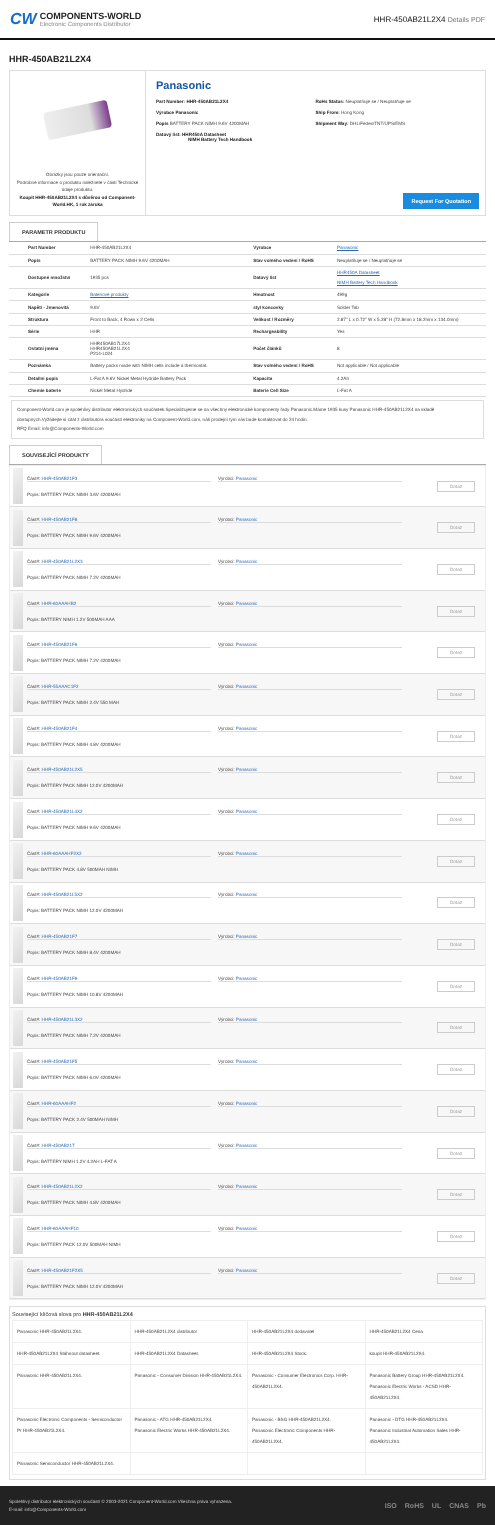CW
COMPONENTS-WORLD
Electronic Components Distributor
HHR-450AB21L2X4 Details PDF
HHR-450AB21L2X4
Obrázky jsou pouze orientační.
Podrobné informace o produktu naleznete v části Technické údaje produktu.
Koupit HHR-450AB21L2X4 s důvěrou od Component-World.HK, 1 rok záruka
Panasonic
Part Number: HHR-450AB21L2X4
Výrobce Panasonic
Popis BATTERY PACK NIMH 9.6V 4200MAH
Datový list: HHR450A Datasheet
NIMH Battery Tech Handbook
RoHs Status: Neuplatňuje se / Neuplatňuje se
Ship From: Hong Kong
Shipment Way: DHL/Fedex/TNT/UPS/EMS
Request For Quotation
PARAMETR PRODUKTU
| Part Number | HHR-450AB21L2X4 | Výrobce | Panasonic |
| Popis | BATTERY PACK NIMH 9.6V 4200MAH | Stav volného vedení / RoHS | Neuplatňuje se / Neuplatňuje se |
| Dostupné množství | 1935 pcs | Datový list | HHR450A Datasheet NIMH Battery Tech Handbook |
| Kategorie | Bateriové produkty | Hmotnost | 499g |
| Napětí - Jmenovitá | 9.6V | styl koncovky | Solder Tab |
| Struktura | Front to Back, 4 Rows x 2 Cells | Velikost / Rozměry | 2.87" L x 0.72" W x 5.28" H (72.8mm x 18.2mm x 134.0mm) |
| Série | HHR | Rechargeability | Yes |
| Ostatní jména | HHR450AB17L2X4 HHR450AB21L2X4 P214-L024 | Počet článků | 8 |
| Poznámka | Battery packs made with NIMH cells include a thermostat. | Stav volného vedení / RoHS | Not applicable / Not applicable |
| Detailní popis | L-Fat A 9.6V Nickel Metal Hydride Battery Pack | Kapacita | 4.2Ah |
| Chemie baterie | Nickel Metal Hydride | Baterie Cell Size | L-Fat A |
Component-World.com je spolehlivý distributor elektronických součástek.Specializujeme se na všechny elektronické komponenty řady Panasonic.Máme 1935 kusy Panasonic HHR-450AB21L2X4 na skladě dostupných.Vyžádejte si citát z distributora součástí elektroniky na Component-World.com, náš prodejní tým vás bude kontaktovat do 24 hodin.
RFQ Email: info@Components-World.com
SOUVISEJÍCÍ PRODUKTY
Část#: HHR-450AB21F3 Výrobci: Panasonic
Popis: BATTERY PACK NIMH 3.6V 4200MAH
Dotaz
Část#: HHR-450AB21F8 Výrobci: Panasonic
Popis: BATTERY PACK NIMH 9.6V 4200MAH
Dotaz
Část#: HHR-450AB21L2X3 Výrobci: Panasonic
Popis: BATTERY PACK NIMH 7.2V 4200MAH
Dotaz
Část#: HHR-60AAAHB2 Výrobci: Panasonic
Popis: BATTERY NIMH 1.2V 500MAH AAA
Dotaz
Část#: HHR-450AB21F6 Výrobci: Panasonic
Popis: BATTERY PACK NIMH 7.2V 4200MAH
Dotaz
Část#: HHR-55AAAC1F2 Výrobci: Panasonic
Popis: BATTERY PACK NIMH 2.4V 550 MAH
Dotaz
Část#: HHR-450AB21F4 Výrobci: Panasonic
Popis: BATTERY PACK NIMH 4.8V 4200MAH
Dotaz
Část#: HHR-450AB21L2X5 Výrobci: Panasonic
Popis: BATTERY PACK NIMH 12.0V 4200MAH
Dotaz
Část#: HHR-450AB21L4X2 Výrobci: Panasonic
Popis: BATTERY PACK NIMH 9.6V 4200MAH
Dotaz
Část#: HHR-60AAAHF2X2 Výrobci: Panasonic
Popis: BATTERY PACK 4.8V 500MAH NIMH
Dotaz
Část#: HHR-450AB21L5X2 Výrobci: Panasonic
Popis: BATTERY PACK NIMH 12.0V 4200MAH
Dotaz
Část#: HHR-450AB21F7 Výrobci: Panasonic
Popis: BATTERY PACK NIMH 8.4V 4200MAH
Dotaz
Část#: HHR-450AB21F9 Výrobci: Panasonic
Popis: BATTERY PACK NIMH 10.8V 4200MAH
Dotaz
Část#: HHR-450AB21L3X2 Výrobci: Panasonic
Popis: BATTERY PACK NIMH 7.2V 4200MAH
Dotaz
Část#: HHR-450AB21F5 Výrobci: Panasonic
Popis: BATTERY PACK NIMH 6.0V 4200MAH
Dotaz
Část#: HHR-60AAAHF2 Výrobci: Panasonic
Popis: BATTERY PACK 2.4V 500MAH NIMH
Dotaz
Část#: HHR-450AB21T Výrobci: Panasonic
Popis: BATTERY NIMH 1.2V 4.2AH L-FAT A
Dotaz
Část#: HHR-450AB21L2X2 Výrobci: Panasonic
Popis: BATTERY PACK NIMH 4.8V 4200MAH
Dotaz
Část#: HHR-60AAAHF10 Výrobci: Panasonic
Popis: BATTERY PACK 12.0V 500MAH NIMH
Dotaz
Část#: HHR-450AB21F2X5 Výrobci: Panasonic
Popis: BATTERY PACK NIMH 12.0V 4200MAH
Dotaz
Související klíčová slova pro HHR-450AB21L2X4
| Panasonic HHR-450AB21L2X4. | HHR-450AB21L2X4 distributor | HHR-450AB21L2X4 dodavatel | HHR-450AB21L2X4 Cena |
| HHR-450AB21L2X4 Stáhnout datasheet. | HHR-450AB21L2X4 Datasheet. | HHR-450AB21L2X4 Stock. | koupit HHR-450AB21L2X4. |
| Panasonic HHR-450AB21L2X4. | Panasonic - Consumer Division HHR-450AB21L2X4. | Panasonic - Consumer Electronics Corp. HHR-450AB21L2X4. | Panasonic Battery Group HHR-450AB21L2X4. Panasonic Electric Works - ACSD HHR-450AB21L2X4. |
| Panasonic Electronic Components - Semiconductor Pr HHR-450AB21L2X4. | Panasonic - ATG HHR-450AB21L2X4. Panasonic Electric Works HHR-450AB21L2X4. | Panasonic - BSG HHR-450AB21L2X4. Panasonic Electronic Components HHR-450AB21L2X4. | Panasonic - DTG HHR-450AB21L2X4. Panasonic Industrial Automation Sales HHR-450AB21L2X4. |
| Panasonic Semiconductor HHR-450AB21L2X4. | | | |
Spolehlivý distributor elektronických součástí © 2003-2021 Component-World.com Všechna práva vyhrazena.
E-mail: info@Components-World.com
ISO RoHS UL CNAS Pb